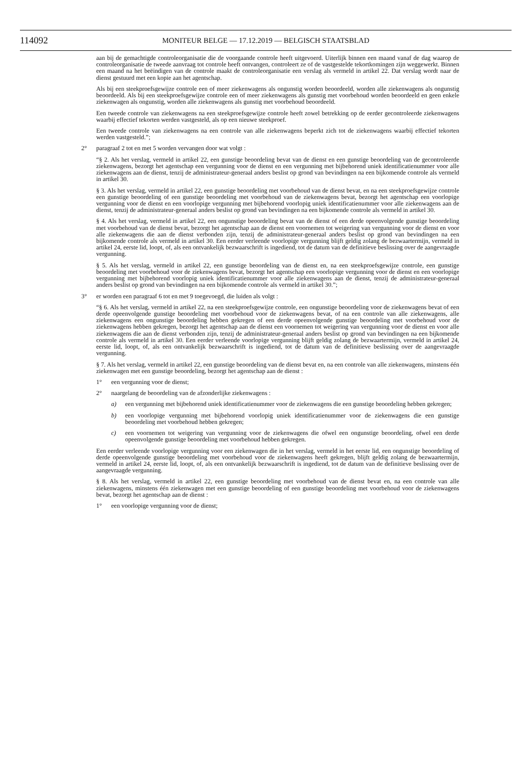114092 MONITEUR BELGE — 17.12.2019 — BELGISCH STAATSBLAD
aan bij de gemachtigde controleorganisatie die de voorgaande controle heeft uitgevoerd. Uiterlijk binnen een maand vanaf de dag waarop de controleorganisatie de tweede aanvraag tot controle heeft ontvangen, controleert ze of de vastgestelde tekortkomingen zijn weggewerkt. Binnen een maand na het beëindigen van de controle maakt de controleorganisatie een verslag als vermeld in artikel 22. Dat verslag wordt naar de dienst gestuurd met een kopie aan het agentschap.
Als bij een steekproefsgewijze controle een of meer ziekenwagens als ongunstig worden beoordeeld, worden alle ziekenwagens als ongunstig beoordeeld. Als bij een steekproefsgewijze controle een of meer ziekenwagens als gunstig met voorbehoud worden beoordeeld en geen enkele ziekenwagen als ongunstig, worden alle ziekenwagens als gunstig met voorbehoud beoordeeld.
Een tweede controle van ziekenwagens na een steekproefsgewijze controle heeft zowel betrekking op de eerder gecontroleerde ziekenwagens waarbij effectief tekorten werden vastgesteld, als op een nieuwe steekproef.
Een tweede controle van ziekenwagens na een controle van alle ziekenwagens beperkt zich tot de ziekenwagens waarbij effectief tekorten werden vastgesteld.”;
2° paragraaf 2 tot en met 5 worden vervangen door wat volgt :
“§ 2. Als het verslag, vermeld in artikel 22, een gunstige beoordeling bevat van de dienst en een gunstige beoordeling van de gecontroleerde ziekenwagens, bezorgt het agentschap een vergunning voor de dienst en een vergunning met bijbehorend uniek identificatienummer voor alle ziekenwagens aan de dienst, tenzij de administrateur-generaal anders beslist op grond van bevindingen na een bijkomende controle als vermeld in artikel 30.
§ 3. Als het verslag, vermeld in artikel 22, een gunstige beoordeling met voorbehoud van de dienst bevat, en na een steekproefsgewijze controle een gunstige beoordeling of een gunstige beoordeling met voorbehoud van de ziekenwagens bevat, bezorgt het agentschap een voorlopige vergunning voor de dienst en een voorlopige vergunning met bijbehorend voorlopig uniek identificatienummer voor alle ziekenwagens aan de dienst, tenzij de administrateur-generaal anders beslist op grond van bevindingen na een bijkomende controle als vermeld in artikel 30.
§ 4. Als het verslag, vermeld in artikel 22, een ongunstige beoordeling bevat van de dienst of een derde opeenvolgende gunstige beoordeling met voorbehoud van de dienst bevat, bezorgt het agentschap aan de dienst een voornemen tot weigering van vergunning voor de dienst en voor alle ziekenwagens die aan de dienst verbonden zijn, tenzij de administrateur-generaal anders beslist op grond van bevindingen na een bijkomende controle als vermeld in artikel 30. Een eerder verleende voorlopige vergunning blijft geldig zolang de bezwaartermijn, vermeld in artikel 24, eerste lid, loopt, of, als een ontvankelijk bezwaarschrift is ingediend, tot de datum van de definitieve beslissing over de aangevraagde vergunning.
§ 5. Als het verslag, vermeld in artikel 22, een gunstige beoordeling van de dienst en, na een steekproefsgewijze controle, een gunstige beoordeling met voorbehoud voor de ziekenwagens bevat, bezorgt het agentschap een voorlopige vergunning voor de dienst en een voorlopige vergunning met bijbehorend voorlopig uniek identificatienummer voor alle ziekenwagens aan de dienst, tenzij de administrateur-generaal anders beslist op grond van bevindingen na een bijkomende controle als vermeld in artikel 30.”;
3° er worden een paragraaf 6 tot en met 9 toegevoegd, die luiden als volgt :
“§ 6. Als het verslag, vermeld in artikel 22, na een steekproefsgewijze controle, een ongunstige beoordeling voor de ziekenwagens bevat of een derde opeenvolgende gunstige beoordeling met voorbehoud voor de ziekenwagens bevat, of na een controle van alle ziekenwagens, alle ziekenwagens een ongunstige beoordeling hebben gekregen of een derde opeenvolgende gunstige beoordeling met voorbehoud voor de ziekenwagens hebben gekregen, bezorgt het agentschap aan de dienst een voornemen tot weigering van vergunning voor de dienst en voor alle ziekenwagens die aan de dienst verbonden zijn, tenzij de administrateur-generaal anders beslist op grond van bevindingen na een bijkomende controle als vermeld in artikel 30. Een eerder verleende voorlopige vergunning blijft geldig zolang de bezwaartermijn, vermeld in artikel 24, eerste lid, loopt, of, als een ontvankelijk bezwaarschrift is ingediend, tot de datum van de definitieve beslissing over de aangevraagde vergunning.
§ 7. Als het verslag, vermeld in artikel 22, een gunstige beoordeling van de dienst bevat en, na een controle van alle ziekenwagens, minstens één ziekenwagen met een gunstige beoordeling, bezorgt het agentschap aan de dienst :
1° een vergunning voor de dienst;
2° naargelang de beoordeling van de afzonderlijke ziekenwagens :
a) een vergunning met bijbehorend uniek identificatienummer voor de ziekenwagens die een gunstige beoordeling hebben gekregen;
b) een voorlopige vergunning met bijbehorend voorlopig uniek identificatienummer voor de ziekenwagens die een gunstige beoordeling met voorbehoud hebben gekregen;
c) een voornemen tot weigering van vergunning voor de ziekenwagens die ofwel een ongunstige beoordeling, ofwel een derde opeenvolgende gunstige beoordeling met voorbehoud hebben gekregen.
Een eerder verleende voorlopige vergunning voor een ziekenwagen die in het verslag, vermeld in het eerste lid, een ongunstige beoordeling of derde opeenvolgende gunstige beoordeling met voorbehoud voor de ziekenwagens heeft gekregen, blijft geldig zolang de bezwaartermijn, vermeld in artikel 24, eerste lid, loopt, of, als een ontvankelijk bezwaarschrift is ingediend, tot de datum van de definitieve beslissing over de aangevraagde vergunning.
§ 8. Als het verslag, vermeld in artikel 22, een gunstige beoordeling met voorbehoud van de dienst bevat en, na een controle van alle ziekenwagens, minstens één ziekenwagen met een gunstige beoordeling of een gunstige beoordeling met voorbehoud voor de ziekenwagens bevat, bezorgt het agentschap aan de dienst :
1° een voorlopige vergunning voor de dienst;